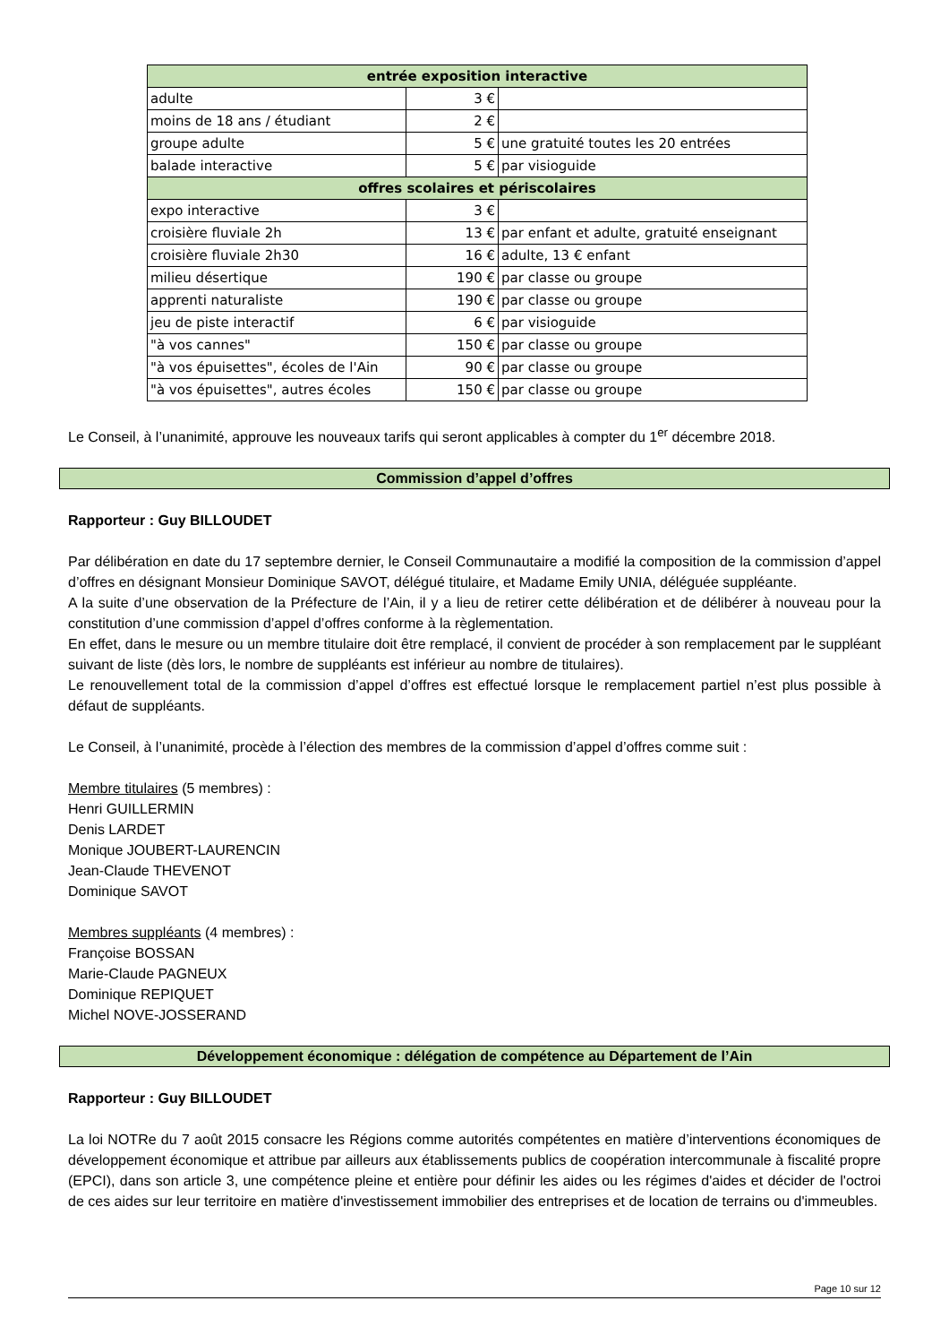| entrée exposition interactive | | |
| --- | --- | --- |
| adulte | 3 € | |
| moins de 18 ans / étudiant | 2 € | |
| groupe adulte | 5 € | une gratuité toutes les 20 entrées |
| balade interactive | 5 € | par visioguide |
| offres scolaires et périscolaires | | |
| expo interactive | 3 € | |
| croisière fluviale 2h | 13 € | par enfant et adulte, gratuité enseignant |
| croisière fluviale 2h30 | 16 € | adulte, 13 € enfant |
| milieu désertique | 190 € | par classe ou groupe |
| apprenti naturaliste | 190 € | par classe ou groupe |
| jeu de piste interactif | 6 € | par visioguide |
| "à vos cannes" | 150 € | par classe ou groupe |
| "à vos épuisettes", écoles de l'Ain | 90 € | par classe ou groupe |
| "à vos épuisettes", autres écoles | 150 € | par classe ou groupe |
Le Conseil, à l’unanimité, approuve les nouveaux tarifs qui seront applicables à compter du 1<sup>er</sup> décembre 2018.
Commission d’appel d’offres
Rapporteur : Guy BILLOUDET
Par délibération en date du 17 septembre dernier, le Conseil Communautaire a modifié la composition de la commission d’appel d’offres en désignant Monsieur Dominique SAVOT, délégué titulaire, et Madame Emily UNIA, déléguée suppléante.
A la suite d’une observation de la Préfecture de l’Ain, il y a lieu de retirer cette délibération et de délibérer à nouveau pour la constitution d’une commission d’appel d’offres conforme à la règlementation.
En effet, dans le mesure ou un membre titulaire doit être remplacé, il convient de procéder à son remplacement par le suppléant suivant de liste (dès lors, le nombre de suppléants est inférieur au nombre de titulaires).
Le renouvellement total de la commission d’appel d’offres est effectué lorsque le remplacement partiel n’est plus possible à défaut de suppléants.
Le Conseil, à l’unanimité, procède à l’élection des membres de la commission d’appel d’offres comme suit :
Membre titulaires (5 membres) :
Henri GUILLERMIN
Denis LARDET
Monique JOUBERT-LAURENCIN
Jean-Claude THEVENOT
Dominique SAVOT
Membres suppléants (4 membres) :
Françoise BOSSAN
Marie-Claude PAGNEUX
Dominique REPIQUET
Michel NOVE-JOSSERAND
Développement économique : délégation de compétence au Département de l’Ain
Rapporteur : Guy BILLOUDET
La loi NOTRe du 7 août 2015 consacre les Régions comme autorités compétentes en matière d’interventions économiques de développement économique et attribue par ailleurs aux établissements publics de coopération intercommunale à fiscalité propre (EPCI), dans son article 3, une compétence pleine et entière pour définir les aides ou les régimes d'aides et décider de l'octroi de ces aides sur leur territoire en matière d'investissement immobilier des entreprises et de location de terrains ou d'immeubles.
Page 10 sur 12